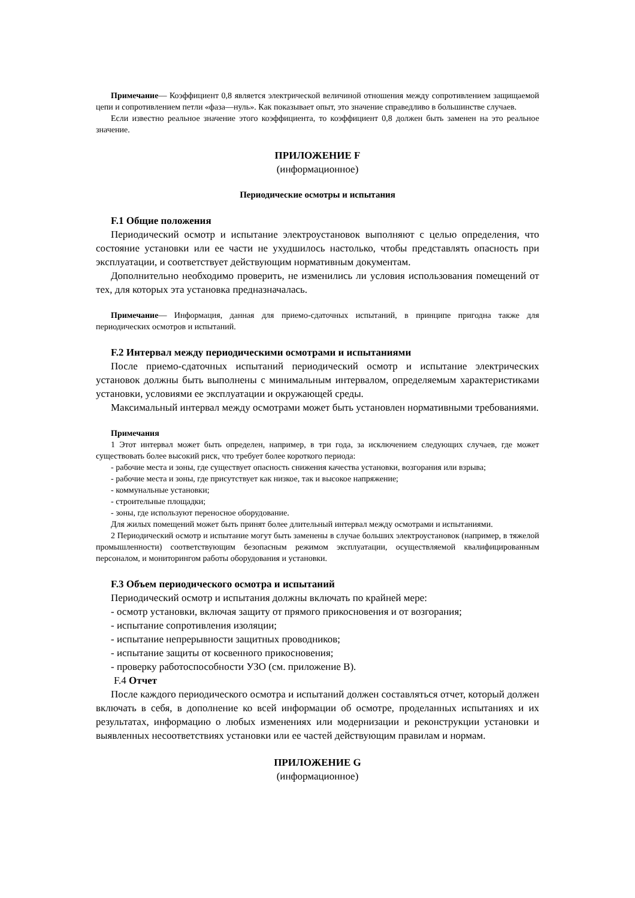Примечание— Коэффициент 0,8 является электрической величиной отношения между сопротивлением защищаемой цепи и сопротивлением петли «фаза—нуль». Как показывает опыт, это значение справедливо в большинстве случаев.
Если известно реальное значение этого коэффициента, то коэффициент 0,8 должен быть заменен на это реальное значение.
ПРИЛОЖЕНИЕ F
(информационное)
Периодические осмотры и испытания
F.1 Общие положения
Периодический осмотр и испытание электроустановок выполняют с целью определения, что состояние установки или ее части не ухудшилось настолько, чтобы представлять опасность при эксплуатации, и соответствует действующим нормативным документам.
Дополнительно необходимо проверить, не изменились ли условия использования помещений от тех, для которых эта установка предназначалась.
Примечание— Информация, данная для приемо-сдаточных испытаний, в принципе пригодна также для периодических осмотров и испытаний.
F.2 Интервал между периодическими осмотрами и испытаниями
После приемо-сдаточных испытаний периодический осмотр и испытание электрических установок должны быть выполнены с минимальным интервалом, определяемым характеристиками установки, условиями ее эксплуатации и окружающей среды.
Максимальный интервал между осмотрами может быть установлен нормативными требованиями.
Примечания
1 Этот интервал может быть определен, например, в три года, за исключением следующих случаев, где может существовать более высокий риск, что требует более короткого периода:
- рабочие места и зоны, где существует опасность снижения качества установки, возгорания или взрыва;
- рабочие места и зоны, где присутствует как низкое, так и высокое напряжение;
- коммунальные установки;
- строительные площадки;
- зоны, где используют переносное оборудование.
Для жилых помещений может быть принят более длительный интервал между осмотрами и испытаниями.
2 Периодический осмотр и испытание могут быть заменены в случае больших электроустановок (например, в тяжелой промышленности) соответствующим безопасным режимом эксплуатации, осуществляемой квалифицированным персоналом, и мониторингом работы оборудования и установки.
F.3 Объем периодического осмотра и испытаний
Периодический осмотр и испытания должны включать по крайней мере:
- осмотр установки, включая защиту от прямого прикосновения и от возгорания;
- испытание сопротивления изоляции;
- испытание непрерывности защитных проводников;
- испытание защиты от косвенного прикосновения;
- проверку работоспособности УЗО (см. приложение В).
F.4 Отчет
После каждого периодического осмотра и испытаний должен составляться отчет, который должен включать в себя, в дополнение ко всей информации об осмотре, проделанных испытаниях и их результатах, информацию о любых изменениях или модернизации и реконструкции установки и выявленных несоответствиях установки или ее частей действующим правилам и нормам.
ПРИЛОЖЕНИЕ G
(информационное)